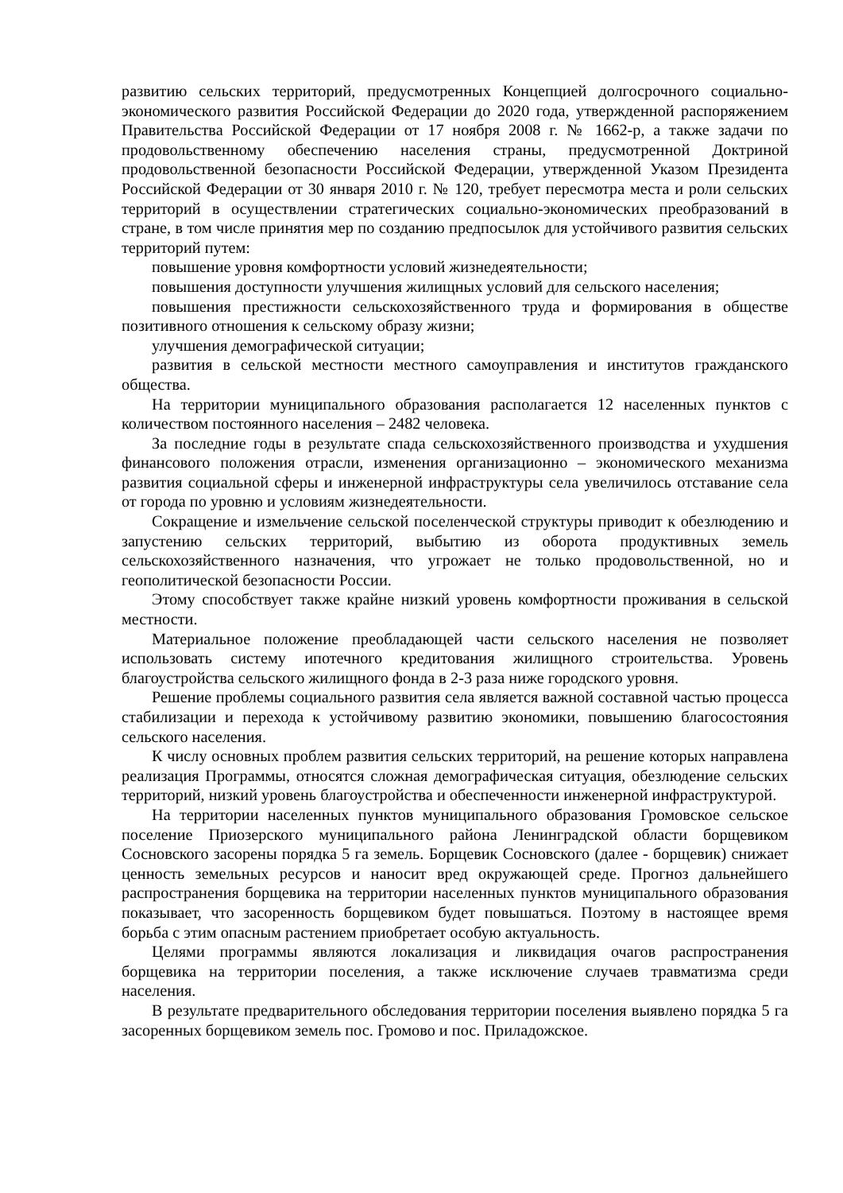развитию сельских территорий, предусмотренных Концепцией долгосрочного социально-экономического развития Российской Федерации до 2020 года, утвержденной распоряжением Правительства Российской Федерации от 17 ноября 2008 г. № 1662-р, а также задачи по продовольственному обеспечению населения страны, предусмотренной Доктриной продовольственной безопасности Российской Федерации, утвержденной Указом Президента Российской Федерации от 30 января 2010 г. № 120, требует пересмотра места и роли сельских территорий в осуществлении стратегических социально-экономических преобразований в стране, в том числе принятия мер по созданию предпосылок для устойчивого развития сельских территорий путем:
повышение уровня комфортности условий жизнедеятельности;
повышения доступности улучшения жилищных условий для сельского населения;
повышения престижности сельскохозяйственного труда и формирования в обществе позитивного отношения к сельскому образу жизни;
улучшения демографической ситуации;
развития в сельской местности местного самоуправления и институтов гражданского общества.
На территории муниципального образования располагается 12 населенных пунктов с количеством постоянного населения – 2482 человека.
За последние годы в результате спада сельскохозяйственного производства и ухудшения финансового положения отрасли, изменения организационно – экономического механизма развития социальной сферы и инженерной инфраструктуры села увеличилось отставание села от города по уровню и условиям жизнедеятельности.
Сокращение и измельчение сельской поселенческой структуры приводит к обезлюдению и запустению сельских территорий, выбытию из оборота продуктивных земель сельскохозяйственного назначения, что угрожает не только продовольственной, но и геополитической безопасности России.
Этому способствует также крайне низкий уровень комфортности проживания в сельской местности.
Материальное положение преобладающей части сельского населения не позволяет использовать систему ипотечного кредитования жилищного строительства. Уровень благоустройства сельского жилищного фонда в 2-3 раза ниже городского уровня.
Решение проблемы социального развития села является важной составной частью процесса стабилизации и перехода к устойчивому развитию экономики, повышению благосостояния сельского населения.
К числу основных проблем развития сельских территорий, на решение которых направлена реализация Программы, относятся сложная демографическая ситуация, обезлюдение сельских территорий, низкий уровень благоустройства и обеспеченности инженерной инфраструктурой.
На территории населенных пунктов муниципального образования Громовское сельское поселение Приозерского муниципального района Ленинградской области борщевиком Сосновского засорены порядка 5 га земель. Борщевик Сосновского (далее - борщевик) снижает ценность земельных ресурсов и наносит вред окружающей среде. Прогноз дальнейшего распространения борщевика на территории населенных пунктов муниципального образования показывает, что засоренность борщевиком будет повышаться. Поэтому в настоящее время борьба с этим опасным растением приобретает особую актуальность.
Целями программы являются локализация и ликвидация очагов распространения борщевика на территории поселения, а также исключение случаев травматизма среди населения.
В результате предварительного обследования территории поселения выявлено порядка 5 га засоренных борщевиком земель пос. Громово и пос. Приладожское.